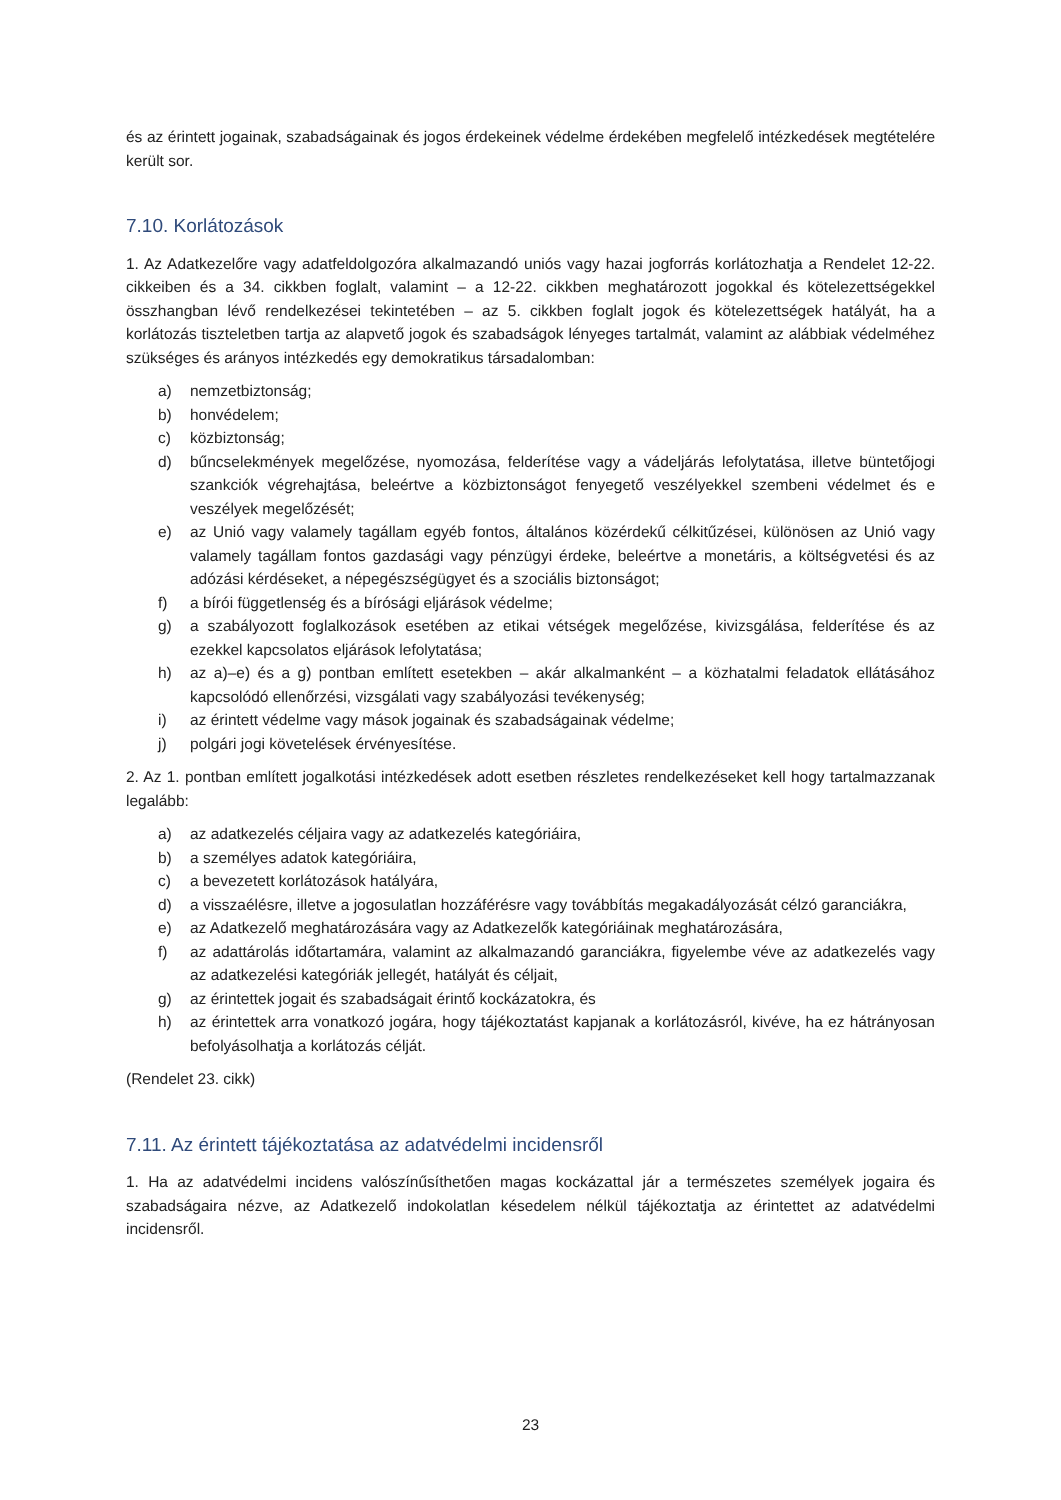és az érintett jogainak, szabadságainak és jogos érdekeinek védelme érdekében megfelelő intézkedések megtételére került sor.
7.10. Korlátozások
1. Az Adatkezelőre vagy adatfeldolgozóra alkalmazandó uniós vagy hazai jogforrás korlátozhatja a Rendelet 12-22. cikkeiben és a 34. cikkben foglalt, valamint – a 12-22. cikkben meghatározott jogokkal és kötelezettségekkel összhangban lévő rendelkezései tekintetében – az 5. cikkben foglalt jogok és kötelezettségek hatályát, ha a korlátozás tiszteletben tartja az alapvető jogok és szabadságok lényeges tartalmát, valamint az alábbiak védelméhez szükséges és arányos intézkedés egy demokratikus társadalomban:
a) nemzetbiztonság;
b) honvédelem;
c) közbiztonság;
d) bűncselekmények megelőzése, nyomozása, felderítése vagy a vádeljárás lefolytatása, illetve büntetőjogi szankciók végrehajtása, beleértve a közbiztonságot fenyegető veszélyekkel szembeni védelmet és e veszélyek megelőzését;
e) az Unió vagy valamely tagállam egyéb fontos, általános közérdekű célkitűzései, különösen az Unió vagy valamely tagállam fontos gazdasági vagy pénzügyi érdeke, beleértve a monetáris, a költségvetési és az adózási kérdéseket, a népegészségügyet és a szociális biztonságot;
f) a bírói függetlenség és a bírósági eljárások védelme;
g) a szabályozott foglalkozások esetében az etikai vétségek megelőzése, kivizsgálása, felderítése és az ezekkel kapcsolatos eljárások lefolytatása;
h) az a)–e) és a g) pontban említett esetekben – akár alkalmanként – a közhatalmi feladatok ellátásához kapcsolódó ellenőrzési, vizsgálati vagy szabályozási tevékenység;
i) az érintett védelme vagy mások jogainak és szabadságainak védelme;
j) polgári jogi követelések érvényesítése.
2. Az 1. pontban említett jogalkotási intézkedések adott esetben részletes rendelkezéseket kell hogy tartalmazzanak legalább:
a) az adatkezelés céljaira vagy az adatkezelés kategóriáira,
b) a személyes adatok kategóriáira,
c) a bevezetett korlátozások hatályára,
d) a visszaélésre, illetve a jogosulatlan hozzáférésre vagy továbbítás megakadályozását célzó garanciákra,
e) az Adatkezelő meghatározására vagy az Adatkezelők kategóriáinak meghatározására,
f) az adattárolás időtartamára, valamint az alkalmazandó garanciákra, figyelembe véve az adatkezelés vagy az adatkezelési kategóriák jellegét, hatályát és céljait,
g) az érintettek jogait és szabadságait érintő kockázatokra, és
h) az érintettek arra vonatkozó jogára, hogy tájékoztatást kapjanak a korlátozásról, kivéve, ha ez hátrányosan befolyásolhatja a korlátozás célját.
(Rendelet 23. cikk)
7.11. Az érintett tájékoztatása az adatvédelmi incidensről
1. Ha az adatvédelmi incidens valószínűsíthetően magas kockázattal jár a természetes személyek jogaira és szabadságaira nézve, az Adatkezelő indokolatlan késedelem nélkül tájékoztatja az érintettet az adatvédelmi incidensről.
23